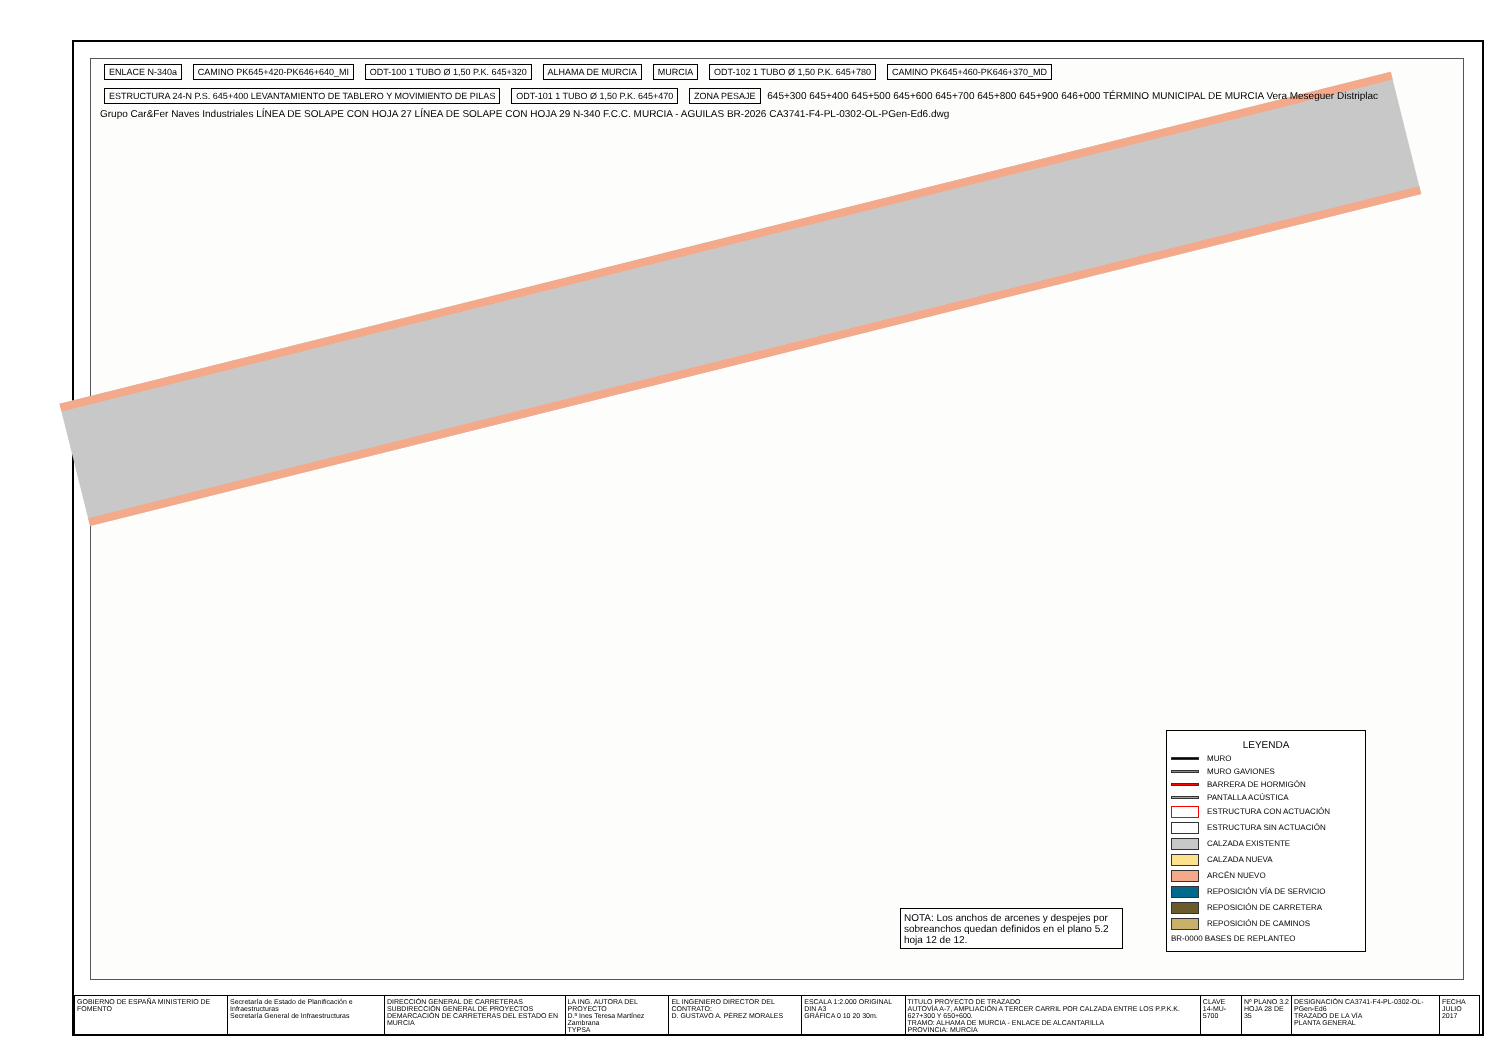ENLACE N-340a CAMINO PK645+420-PK646+640_MI ODT-100 1 TUBO Ø 1,50 P.K. 645+320 ALHAMA DE MURCIA MURCIA ODT-102 1 TUBO Ø 1,50 P.K. 645+780 CAMINO PK645+460-PK646+370_MD ESTRUCTURA 24-N P.S. 645+400 LEVANTAMIENTO DE TABLERO Y MOVIMIENTO DE PILAS ODT-101 1 TUBO Ø 1,50 P.K. 645+470 ZONA PESAJE 645+300 645+400 645+500 645+600 645+700 645+800 645+900 646+000 TÉRMINO MUNICIPAL DE MURCIA Vera Meseguer Distriplac Grupo Car&Fer Naves Industriales LÍNEA DE SOLAPE CON HOJA 27 LÍNEA DE SOLAPE CON HOJA 29 N-340 F.C.C. MURCIA - AGUILAS BR-2026 CA3741-F4-PL-0302-OL-PGen-Ed6.dwg
LEYENDA
MURO
MURO GAVIONES
BARRERA DE HORMIGÓN
PANTALLA ACÚSTICA
ESTRUCTURA CON ACTUACIÓN
ESTRUCTURA SIN ACTUACIÓN
CALZADA EXISTENTE
CALZADA NUEVA
ARCÉN NUEVO
REPOSICIÓN VÍA DE SERVICIO
REPOSICIÓN DE CARRETERA
REPOSICIÓN DE CAMINOS
BR-0000 BASES DE REPLANTEO
NOTA: Los anchos de arcenes y despejes por sobreanchos quedan definidos en el plano 5.2 hoja 12 de 12.
| GOBIERNO DE ESPAÑA MINISTERIO DE FOMENTO | Secretaría de Estado de Planificación e Infraestructuras Secretaría General de Infraestructuras | DIRECCIÓN GENERAL DE CARRETERAS SUBDIRECCIÓN GENERAL DE PROYECTOS DEMARCACIÓN DE CARRETERAS DEL ESTADO EN MURCIA | LA ING. AUTORA DEL PROYECTO D.ª Ines Teresa Martínez Zambrana TYPSA | EL INGENIERO DIRECTOR DEL CONTRATO: D. GUSTAVO A. PÉREZ MORALES | ESCALA 1:2.000 ORIGINAL DIN A3 GRÁFICA 0 10 20 30m. | TITULO PROYECTO DE TRAZADO AUTOVÍA A-7, AMPLIACIÓN A TERCER CARRIL POR CALZADA ENTRE LOS P.P.K.K. 627+300 Y 650+600. TRAMO: ALHAMA DE MURCIA - ENLACE DE ALCANTARILLA PROVINCIA: MURCIA | CLAVE 14-MU-5700 | Nº PLANO 3.2 HOJA 28 DE 35 | DESIGNACIÓN CA3741-F4-PL-0302-OL-PGen-Ed6 TRAZADO DE LA VÍA PLANTA GENERAL | FECHA JULIO 2017 |